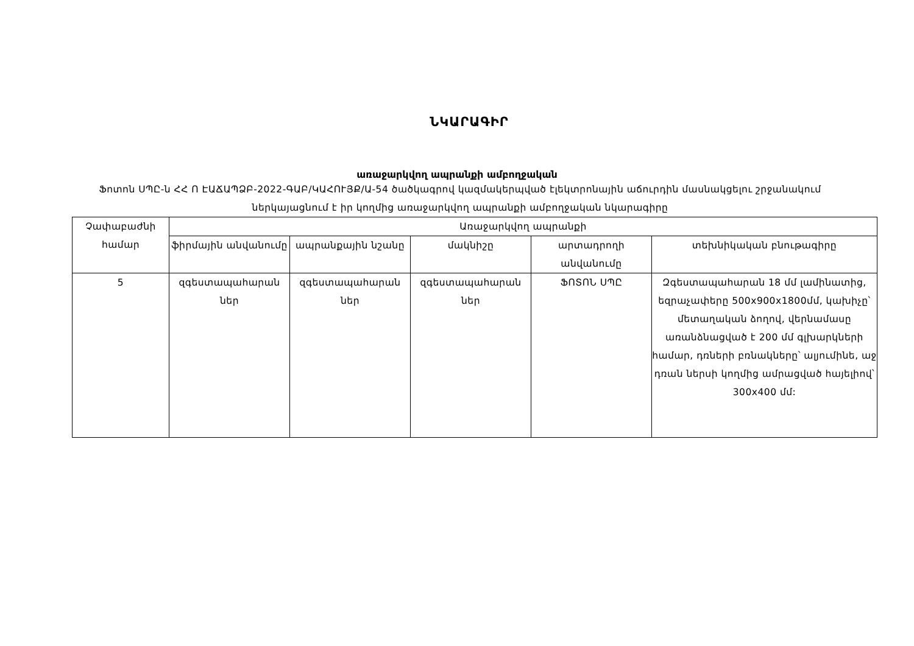ՆԿԱՐԱԳԻՐ
առաջարկվող ապրանքի ամբողջական
Ֆոտոն ՍՊԸ-ն ՀՀ Ո ԷԱՃԱՊՁԲ-2022-ԳԱԲ/ԿԱՀՈՒՅՔ/Ա-54 ծածկագրով կազմակերպված էլեկտրոնային աճուրդին մասնակցելու շրջանակում ներկայացնում է իր կողմից առաջարկվող ապրանքի ամբողջական նկարագիրը
| Չափաբաժնի համար | Առաջարկվող ապրանքի | | | | |
| --- | --- | --- | --- | --- | --- |
| | ֆիրմային անվանումը | ապրանքային նշանը | մակնիշը | արտադրողի անվանումը | տեխնիկական բնութագիրը |
| 5 | զգեստապահարան ներ | զգեստապահարան ներ | զգեստապահարան ներ | ՖՈՏՈՆ ՍՊԸ | Զգեստապահարան 18 մմ լամինատից, եզրաչափերը 500x900x1800մմ, կախիչը՝ մետաղական ձողով, վերնամասը առանձնացված է 200 մմ գլխարկների համար, դռների բռնակները՝ ալյումինե, աջ դռան ներսի կողմից ամրացված հայելիով՝ 300x400 մմ: |